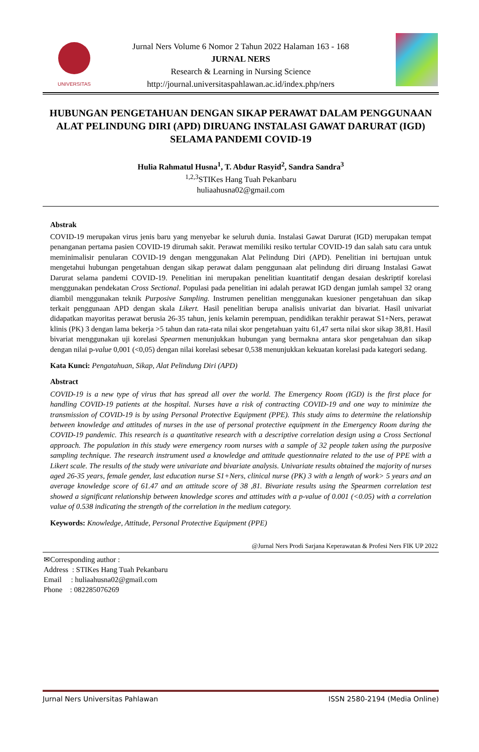UNIVERSITAS
Jurnal Ners Volume 6 Nomor 2 Tahun 2022 Halaman 163 - 168
JURNAL NERS
Research & Learning in Nursing Science
http://journal.universitaspahlawan.ac.id/index.php/ners
HUBUNGAN PENGETAHUAN DENGAN SIKAP PERAWAT DALAM PENGGUNAAN ALAT PELINDUNG DIRI (APD) DIRUANG INSTALASI GAWAT DARURAT (IGD) SELAMA PANDEMI COVID-19
Hulia Rahmatul Husna<sup>1</sup>, T. Abdur Rasyid<sup>2</sup>, Sandra Sandra<sup>3</sup>
<sup>1,2,3</sup>STIKes Hang Tuah Pekanbaru
huliaahusna02@gmail.com
Abstrak
COVID-19 merupakan virus jenis baru yang menyebar ke seluruh dunia. Instalasi Gawat Darurat (IGD) merupakan tempat penanganan pertama pasien COVID-19 dirumah sakit. Perawat memiliki resiko tertular COVID-19 dan salah satu cara untuk meminimalisir penularan COVID-19 dengan menggunakan Alat Pelindung Diri (APD). Penelitian ini bertujuan untuk mengetahui hubungan pengetahuan dengan sikap perawat dalam penggunaan alat pelindung diri diruang Instalasi Gawat Darurat selama pandemi COVID-19. Penelitian ini merupakan penelitian kuantitatif dengan desaian deskriptif korelasi menggunakan pendekatan Cross Sectional. Populasi pada penelitian ini adalah perawat IGD dengan jumlah sampel 32 orang diambil menggunakan teknik Purposive Sampling. Instrumen penelitian menggunakan kuesioner pengetahuan dan sikap terkait penggunaan APD dengan skala Likert. Hasil penelitian berupa analisis univariat dan bivariat. Hasil univariat didapatkan mayoritas perawat berusia 26-35 tahun, jenis kelamin perempuan, pendidikan terakhir perawat S1+Ners, perawat klinis (PK) 3 dengan lama bekerja >5 tahun dan rata-rata nilai skor pengetahuan yaitu 61,47 serta nilai skor sikap 38,81. Hasil bivariat menggunakan uji korelasi Spearmen menunjukkan hubungan yang bermakna antara skor pengetahuan dan sikap dengan nilai p-value 0,001 (<0,05) dengan nilai korelasi sebesar 0,538 menunjukkan kekuatan korelasi pada kategori sedang.
Kata Kunci: Pengatahuan, Sikap, Alat Pelindung Diri (APD)
Abstract
COVID-19 is a new type of virus that has spread all over the world. The Emergency Room (IGD) is the first place for handling COVID-19 patients at the hospital. Nurses have a risk of contracting COVID-19 and one way to minimize the transmission of COVID-19 is by using Personal Protective Equipment (PPE). This study aims to determine the relationship between knowledge and attitudes of nurses in the use of personal protective equipment in the Emergency Room during the COVID-19 pandemic. This research is a quantitative research with a descriptive correlation design using a Cross Sectional approach. The population in this study were emergency room nurses with a sample of 32 people taken using the purposive sampling technique. The research instrument used a knowledge and attitude questionnaire related to the use of PPE with a Likert scale. The results of the study were univariate and bivariate analysis. Univariate results obtained the majority of nurses aged 26-35 years, female gender, last education nurse S1+Ners, clinical nurse (PK) 3 with a length of work> 5 years and an average knowledge score of 61.47 and an attitude score of 38 ,81. Bivariate results using the Spearmen correlation test showed a significant relationship between knowledge scores and attitudes with a p-value of 0.001 (<0.05) with a correlation value of 0.538 indicating the strength of the correlation in the medium category.
Keywords: Knowledge, Attitude, Personal Protective Equipment (PPE)
@Jurnal Ners Prodi Sarjana Keperawatan & Profesi Ners FIK UP 2022
✉Corresponding author :
Address : STIKes Hang Tuah Pekanbaru
Email : huliaahusna02@gmail.com
Phone : 082285076269
Jurnal Ners Universitas Pahlawan ISSN 2580-2194 (Media Online)